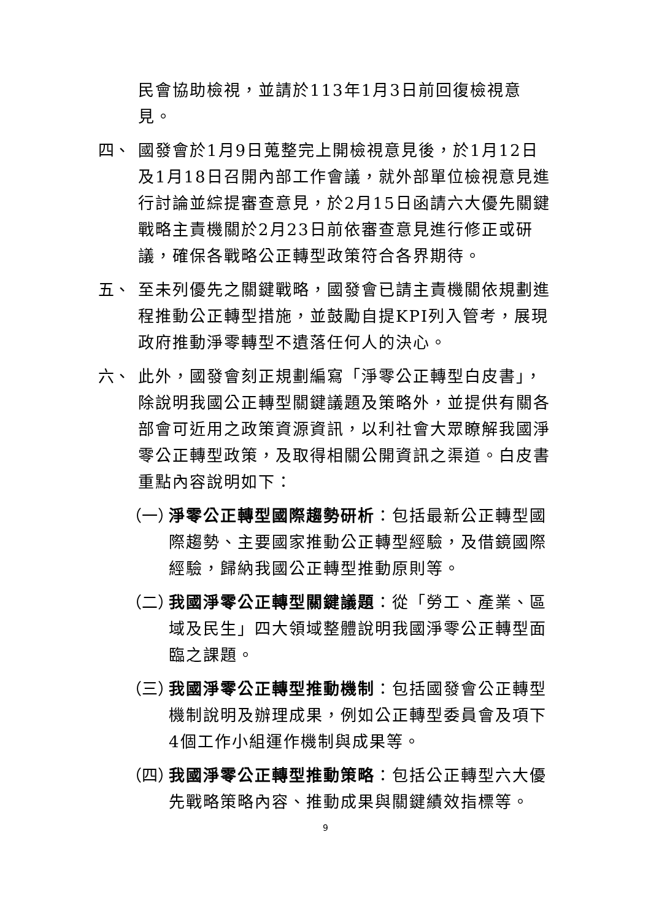民會協助檢視，並請於113年1月3日前回復檢視意見。
四、 國發會於1月9日蒐整完上開檢視意見後，於1月12日及1月18日召開內部工作會議，就外部單位檢視意見進行討論並綜提審查意見，於2月15日函請六大優先關鍵戰略主責機關於2月23日前依審查意見進行修正或研議，確保各戰略公正轉型政策符合各界期待。
五、 至未列優先之關鍵戰略，國發會已請主責機關依規劃進程推動公正轉型措施，並鼓勵自提KPI列入管考，展現政府推動淨零轉型不遺落任何人的決心。
六、 此外，國發會刻正規劃編寫「淨零公正轉型白皮書」，除說明我國公正轉型關鍵議題及策略外，並提供有關各部會可近用之政策資源資訊，以利社會大眾瞭解我國淨零公正轉型政策，及取得相關公開資訊之渠道。白皮書重點內容說明如下：
（一）
淨零公正轉型國際趨勢研析：包括最新公正轉型國際趨勢、主要國家推動公正轉型經驗，及借鏡國際經驗，歸納我國公正轉型推動原則等。
（二）
我國淨零公正轉型關鍵議題：從「勞工、產業、區域及民生」四大領域整體說明我國淨零公正轉型面臨之課題。
（三）
我國淨零公正轉型推動機制：包括國發會公正轉型機制說明及辦理成果，例如公正轉型委員會及項下4個工作小組運作機制與成果等。
（四）
我國淨零公正轉型推動策略：包括公正轉型六大優先戰略策略內容、推動成果與關鍵績效指標等。
9